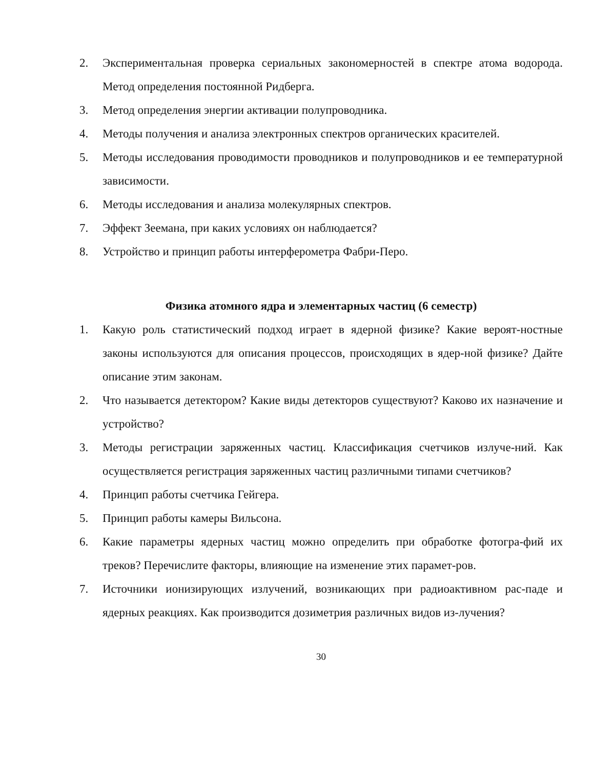2. Экспериментальная проверка сериальных закономерностей в спектре атома водорода. Метод определения постоянной Ридберга.
3. Метод определения энергии активации полупроводника.
4. Методы получения и анализа электронных спектров органических красителей.
5. Методы исследования проводимости проводников и полупроводников и ее температурной зависимости.
6. Методы исследования и анализа молекулярных спектров.
7. Эффект Зеемана, при каких условиях он наблюдается?
8. Устройство и принцип работы интерферометра Фабри-Перо.
Физика атомного ядра и элементарных частиц (6 семестр)
1. Какую роль статистический подход играет в ядерной физике? Какие вероят-ностные законы используются для описания процессов, происходящих в ядер-ной физике? Дайте описание этим законам.
2. Что называется детектором? Какие виды детекторов существуют? Каково их назначение и устройство?
3. Методы регистрации заряженных частиц. Классификация счетчиков излуче-ний. Как осуществляется регистрация заряженных частиц различными типами счетчиков?
4. Принцип работы счетчика Гейгера.
5. Принцип работы камеры Вильсона.
6. Какие параметры ядерных частиц можно определить при обработке фотогра-фий их треков? Перечислите факторы, влияющие на изменение этих парамет-ров.
7. Источники ионизирующих излучений, возникающих при радиоактивном рас-паде и ядерных реакциях. Как производится дозиметрия различных видов из-лучения?
30